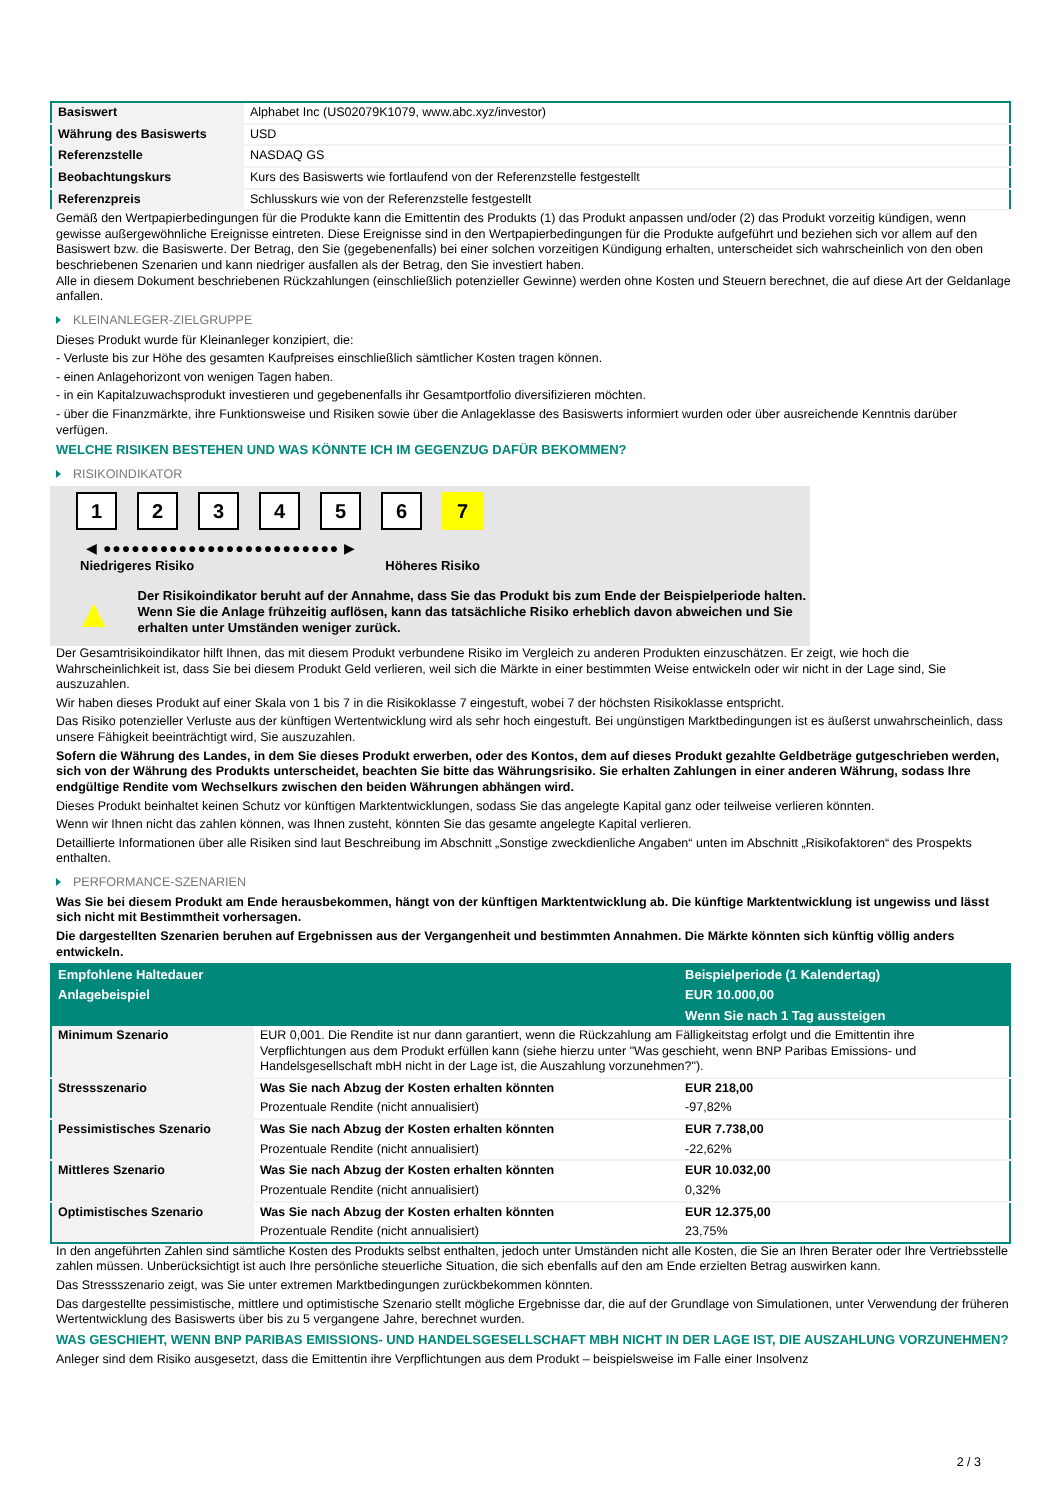| Basiswert | Alphabet Inc (US02079K1079, www.abc.xyz/investor) |
| Währung des Basiswerts | USD |
| Referenzstelle | NASDAQ GS |
| Beobachtungskurs | Kurs des Basiswerts wie fortlaufend von der Referenzstelle festgestellt |
| Referenzpreis | Schlusskurs wie von der Referenzstelle festgestellt |
Gemäß den Wertpapierbedingungen für die Produkte kann die Emittentin des Produkts (1) das Produkt anpassen und/oder (2) das Produkt vorzeitig kündigen, wenn gewisse außergewöhnliche Ereignisse eintreten. Diese Ereignisse sind in den Wertpapierbedingungen für die Produkte aufgeführt und beziehen sich vor allem auf den Basiswert bzw. die Basiswerte. Der Betrag, den Sie (gegebenenfalls) bei einer solchen vorzeitigen Kündigung erhalten, unterscheidet sich wahrscheinlich von den oben beschriebenen Szenarien und kann niedriger ausfallen als der Betrag, den Sie investiert haben.
Alle in diesem Dokument beschriebenen Rückzahlungen (einschließlich potenzieller Gewinne) werden ohne Kosten und Steuern berechnet, die auf diese Art der Geldanlage anfallen.
KLEINANLEGER-ZIELGRUPPE
Dieses Produkt wurde für Kleinanleger konzipiert, die:
- Verluste bis zur Höhe des gesamten Kaufpreises einschließlich sämtlicher Kosten tragen können.
- einen Anlagehorizont von wenigen Tagen haben.
- in ein Kapitalzuwachsprodukt investieren und gegebenenfalls ihr Gesamtportfolio diversifizieren möchten.
- über die Finanzmärkte, ihre Funktionsweise und Risiken sowie über die Anlageklasse des Basiswerts informiert wurden oder über ausreichende Kenntnis darüber verfügen.
WELCHE RISIKEN BESTEHEN UND WAS KÖNNTE ICH IM GEGENZUG DAFÜR BEKOMMEN?
RISIKOINDIKATOR
123456 7
◀ ●●●●●●●●●●●●●●●●●●●●●●●●● ▶
Niedrigeres Risiko Höheres Risiko
▲
Der Risikoindikator beruht auf der Annahme, dass Sie das Produkt bis zum Ende der Beispielperiode halten.
Wenn Sie die Anlage frühzeitig auflösen, kann das tatsächliche Risiko erheblich davon abweichen und Sie erhalten unter Umständen weniger zurück.
Der Gesamtrisikoindikator hilft Ihnen, das mit diesem Produkt verbundene Risiko im Vergleich zu anderen Produkten einzuschätzen. Er zeigt, wie hoch die Wahrscheinlichkeit ist, dass Sie bei diesem Produkt Geld verlieren, weil sich die Märkte in einer bestimmten Weise entwickeln oder wir nicht in der Lage sind, Sie auszuzahlen.
Wir haben dieses Produkt auf einer Skala von 1 bis 7 in die Risikoklasse 7 eingestuft, wobei 7 der höchsten Risikoklasse entspricht.
Das Risiko potenzieller Verluste aus der künftigen Wertentwicklung wird als sehr hoch eingestuft. Bei ungünstigen Marktbedingungen ist es äußerst unwahrscheinlich, dass unsere Fähigkeit beeinträchtigt wird, Sie auszuzahlen.
Sofern die Währung des Landes, in dem Sie dieses Produkt erwerben, oder des Kontos, dem auf dieses Produkt gezahlte Geldbeträge gutgeschrieben werden, sich von der Währung des Produkts unterscheidet, beachten Sie bitte das Währungsrisiko. Sie erhalten Zahlungen in einer anderen Währung, sodass Ihre endgültige Rendite vom Wechselkurs zwischen den beiden Währungen abhängen wird.
Dieses Produkt beinhaltet keinen Schutz vor künftigen Marktentwicklungen, sodass Sie das angelegte Kapital ganz oder teilweise verlieren könnten.
Wenn wir Ihnen nicht das zahlen können, was Ihnen zusteht, könnten Sie das gesamte angelegte Kapital verlieren.
Detaillierte Informationen über alle Risiken sind laut Beschreibung im Abschnitt „Sonstige zweckdienliche Angaben“ unten im Abschnitt „Risikofaktoren“ des Prospekts enthalten.
PERFORMANCE-SZENARIEN
Was Sie bei diesem Produkt am Ende herausbekommen, hängt von der künftigen Marktentwicklung ab. Die künftige Marktentwicklung ist ungewiss und lässt sich nicht mit Bestimmtheit vorhersagen.
Die dargestellten Szenarien beruhen auf Ergebnissen aus der Vergangenheit und bestimmten Annahmen. Die Märkte könnten sich künftig völlig anders entwickeln.
| Empfohlene Haltedauer | | Beispielperiode (1 Kalendertag) |
| --- | --- | --- |
| Anlagebeispiel | | EUR 10.000,00 |
| | | Wenn Sie nach 1 Tag aussteigen |
| Minimum Szenario | EUR 0,001. Die Rendite ist nur dann garantiert, wenn die Rückzahlung am Fälligkeitstag erfolgt und die Emittentin ihre Verpflichtungen aus dem Produkt erfüllen kann (siehe hierzu unter "Was geschieht, wenn BNP Paribas Emissions- und Handelsgesellschaft mbH nicht in der Lage ist, die Auszahlung vorzunehmen?"). | |
| Stressszenario | Was Sie nach Abzug der Kosten erhalten könnten | EUR 218,00 |
| | Prozentuale Rendite (nicht annualisiert) | -97,82% |
| Pessimistisches Szenario | Was Sie nach Abzug der Kosten erhalten könnten | EUR 7.738,00 |
| | Prozentuale Rendite (nicht annualisiert) | -22,62% |
| Mittleres Szenario | Was Sie nach Abzug der Kosten erhalten könnten | EUR 10.032,00 |
| | Prozentuale Rendite (nicht annualisiert) | 0,32% |
| Optimistisches Szenario | Was Sie nach Abzug der Kosten erhalten könnten | EUR 12.375,00 |
| | Prozentuale Rendite (nicht annualisiert) | 23,75% |
In den angeführten Zahlen sind sämtliche Kosten des Produkts selbst enthalten, jedoch unter Umständen nicht alle Kosten, die Sie an Ihren Berater oder Ihre Vertriebsstelle zahlen müssen. Unberücksichtigt ist auch Ihre persönliche steuerliche Situation, die sich ebenfalls auf den am Ende erzielten Betrag auswirken kann.
Das Stressszenario zeigt, was Sie unter extremen Marktbedingungen zurückbekommen könnten.
Das dargestellte pessimistische, mittlere und optimistische Szenario stellt mögliche Ergebnisse dar, die auf der Grundlage von Simulationen, unter Verwendung der früheren Wertentwicklung des Basiswerts über bis zu 5 vergangene Jahre, berechnet wurden.
WAS GESCHIEHT, WENN BNP PARIBAS EMISSIONS- UND HANDELSGESELLSCHAFT MBH NICHT IN DER LAGE IST, DIE AUSZAHLUNG VORZUNEHMEN?
Anleger sind dem Risiko ausgesetzt, dass die Emittentin ihre Verpflichtungen aus dem Produkt – beispielsweise im Falle einer Insolvenz
2 / 3